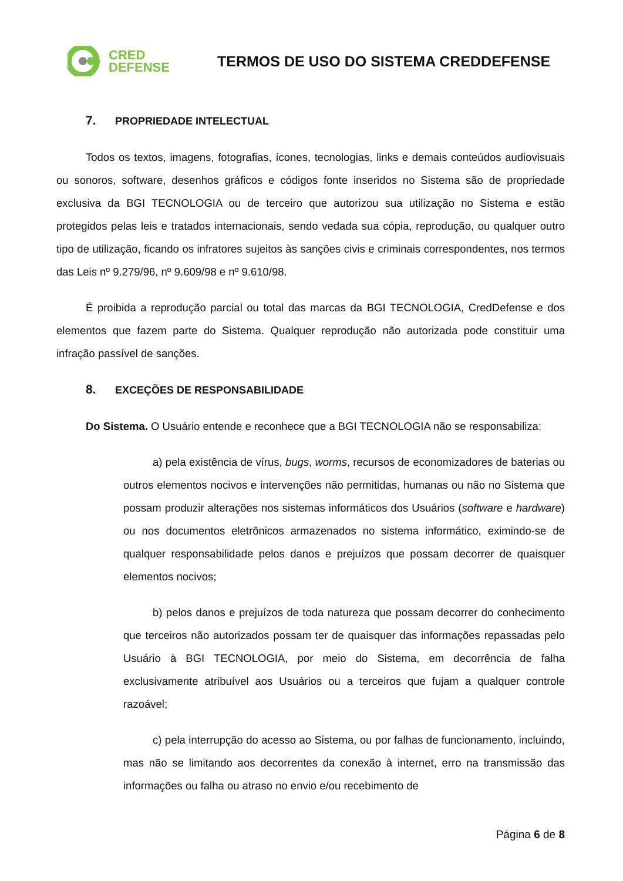CRED
DEFENSE
TERMOS DE USO DO SISTEMA CREDDEFENSE
7. PROPRIEDADE INTELECTUAL
Todos os textos, imagens, fotografias, ícones, tecnologias, links e demais conteúdos audiovisuais ou sonoros, software, desenhos gráficos e códigos fonte inseridos no Sistema são de propriedade exclusiva da BGI TECNOLOGIA ou de terceiro que autorizou sua utilização no Sistema e estão protegidos pelas leis e tratados internacionais, sendo vedada sua cópia, reprodução, ou qualquer outro tipo de utilização, ficando os infratores sujeitos às sanções civis e criminais correspondentes, nos termos das Leis nº 9.279/96, nº 9.609/98 e nº 9.610/98.
É proibida a reprodução parcial ou total das marcas da BGI TECNOLOGIA, CredDefense e dos elementos que fazem parte do Sistema. Qualquer reprodução não autorizada pode constituir uma infração passível de sanções.
8. EXCEÇÕES DE RESPONSABILIDADE
Do Sistema. O Usuário entende e reconhece que a BGI TECNOLOGIA não se responsabiliza:
a) pela existência de vírus, bugs, worms, recursos de economizadores de baterias ou outros elementos nocivos e intervenções não permitidas, humanas ou não no Sistema que possam produzir alterações nos sistemas informáticos dos Usuários (software e hardware) ou nos documentos eletrônicos armazenados no sistema informático, eximindo-se de qualquer responsabilidade pelos danos e prejuízos que possam decorrer de quaisquer elementos nocivos;
b) pelos danos e prejuízos de toda natureza que possam decorrer do conhecimento que terceiros não autorizados possam ter de quaisquer das informações repassadas pelo Usuário à BGI TECNOLOGIA, por meio do Sistema, em decorrência de falha exclusivamente atribuível aos Usuários ou a terceiros que fujam a qualquer controle razoável;
c) pela interrupção do acesso ao Sistema, ou por falhas de funcionamento, incluindo, mas não se limitando aos decorrentes da conexão à internet, erro na transmissão das informações ou falha ou atraso no envio e/ou recebimento de
Página 6 de 8